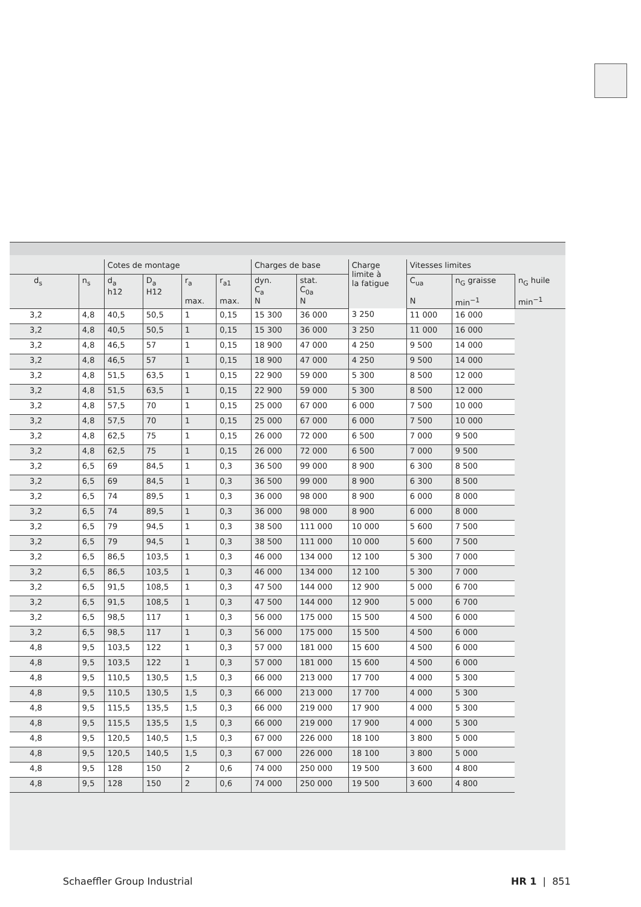| | | Cotes de montage | | | | Charges de base | | Charge limite à la fatigue | Vitesses limites | | |
| --- | --- | --- | --- | --- | --- | --- | --- | --- | --- | --- | --- |
| d<sub>s</sub> | n<sub>s</sub> | d<sub>a</sub> h12 | D<sub>a</sub> H12 | r<sub>a</sub> max. | r<sub>a1</sub> max. | dyn. C<sub>a</sub> N | stat. C<sub>0a</sub> N | | C<sub>ua</sub> N | n<sub>G</sub> graisse min<sup>−1</sup> | n<sub>G</sub> huile min<sup>−1</sup> |
| 3,2 | 4,8 | 40,5 | 50,5 | 1 | 0,15 | 15 300 | 36 000 | 3 250 | 11 000 | 16 000 | |
| 3,2 | 4,8 | 40,5 | 50,5 | 1 | 0,15 | 15 300 | 36 000 | 3 250 | 11 000 | 16 000 | |
| 3,2 | 4,8 | 46,5 | 57 | 1 | 0,15 | 18 900 | 47 000 | 4 250 | 9 500 | 14 000 | |
| 3,2 | 4,8 | 46,5 | 57 | 1 | 0,15 | 18 900 | 47 000 | 4 250 | 9 500 | 14 000 | |
| 3,2 | 4,8 | 51,5 | 63,5 | 1 | 0,15 | 22 900 | 59 000 | 5 300 | 8 500 | 12 000 | |
| 3,2 | 4,8 | 51,5 | 63,5 | 1 | 0,15 | 22 900 | 59 000 | 5 300 | 8 500 | 12 000 | |
| 3,2 | 4,8 | 57,5 | 70 | 1 | 0,15 | 25 000 | 67 000 | 6 000 | 7 500 | 10 000 | |
| 3,2 | 4,8 | 57,5 | 70 | 1 | 0,15 | 25 000 | 67 000 | 6 000 | 7 500 | 10 000 | |
| 3,2 | 4,8 | 62,5 | 75 | 1 | 0,15 | 26 000 | 72 000 | 6 500 | 7 000 | 9 500 | |
| 3,2 | 4,8 | 62,5 | 75 | 1 | 0,15 | 26 000 | 72 000 | 6 500 | 7 000 | 9 500 | |
| 3,2 | 6,5 | 69 | 84,5 | 1 | 0,3 | 36 500 | 99 000 | 8 900 | 6 300 | 8 500 | |
| 3,2 | 6,5 | 69 | 84,5 | 1 | 0,3 | 36 500 | 99 000 | 8 900 | 6 300 | 8 500 | |
| 3,2 | 6,5 | 74 | 89,5 | 1 | 0,3 | 36 000 | 98 000 | 8 900 | 6 000 | 8 000 | |
| 3,2 | 6,5 | 74 | 89,5 | 1 | 0,3 | 36 000 | 98 000 | 8 900 | 6 000 | 8 000 | |
| 3,2 | 6,5 | 79 | 94,5 | 1 | 0,3 | 38 500 | 111 000 | 10 000 | 5 600 | 7 500 | |
| 3,2 | 6,5 | 79 | 94,5 | 1 | 0,3 | 38 500 | 111 000 | 10 000 | 5 600 | 7 500 | |
| 3,2 | 6,5 | 86,5 | 103,5 | 1 | 0,3 | 46 000 | 134 000 | 12 100 | 5 300 | 7 000 | |
| 3,2 | 6,5 | 86,5 | 103,5 | 1 | 0,3 | 46 000 | 134 000 | 12 100 | 5 300 | 7 000 | |
| 3,2 | 6,5 | 91,5 | 108,5 | 1 | 0,3 | 47 500 | 144 000 | 12 900 | 5 000 | 6 700 | |
| 3,2 | 6,5 | 91,5 | 108,5 | 1 | 0,3 | 47 500 | 144 000 | 12 900 | 5 000 | 6 700 | |
| 3,2 | 6,5 | 98,5 | 117 | 1 | 0,3 | 56 000 | 175 000 | 15 500 | 4 500 | 6 000 | |
| 3,2 | 6,5 | 98,5 | 117 | 1 | 0,3 | 56 000 | 175 000 | 15 500 | 4 500 | 6 000 | |
| 4,8 | 9,5 | 103,5 | 122 | 1 | 0,3 | 57 000 | 181 000 | 15 600 | 4 500 | 6 000 | |
| 4,8 | 9,5 | 103,5 | 122 | 1 | 0,3 | 57 000 | 181 000 | 15 600 | 4 500 | 6 000 | |
| 4,8 | 9,5 | 110,5 | 130,5 | 1,5 | 0,3 | 66 000 | 213 000 | 17 700 | 4 000 | 5 300 | |
| 4,8 | 9,5 | 110,5 | 130,5 | 1,5 | 0,3 | 66 000 | 213 000 | 17 700 | 4 000 | 5 300 | |
| 4,8 | 9,5 | 115,5 | 135,5 | 1,5 | 0,3 | 66 000 | 219 000 | 17 900 | 4 000 | 5 300 | |
| 4,8 | 9,5 | 115,5 | 135,5 | 1,5 | 0,3 | 66 000 | 219 000 | 17 900 | 4 000 | 5 300 | |
| 4,8 | 9,5 | 120,5 | 140,5 | 1,5 | 0,3 | 67 000 | 226 000 | 18 100 | 3 800 | 5 000 | |
| 4,8 | 9,5 | 120,5 | 140,5 | 1,5 | 0,3 | 67 000 | 226 000 | 18 100 | 3 800 | 5 000 | |
| 4,8 | 9,5 | 128 | 150 | 2 | 0,6 | 74 000 | 250 000 | 19 500 | 3 600 | 4 800 | |
| 4,8 | 9,5 | 128 | 150 | 2 | 0,6 | 74 000 | 250 000 | 19 500 | 3 600 | 4 800 | |
Schaeffler Group Industrial HR 1 | 851